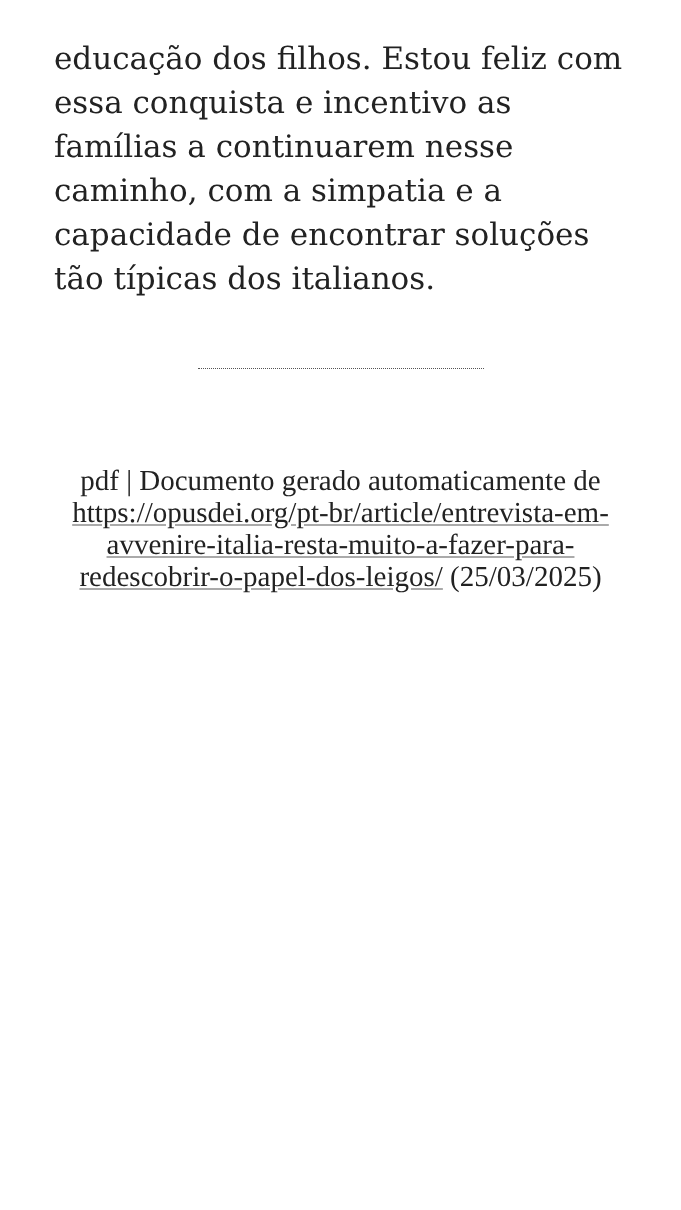educação dos filhos. Estou feliz com essa conquista e incentivo as famílias a continuarem nesse caminho, com a simpatia e a capacidade de encontrar soluções tão típicas dos italianos.
pdf | Documento gerado automaticamente de https://opusdei.org/pt-br/article/entrevista-em-avvenire-italia-resta-muito-a-fazer-para-redescobrir-o-papel-dos-leigos/ (25/03/2025)